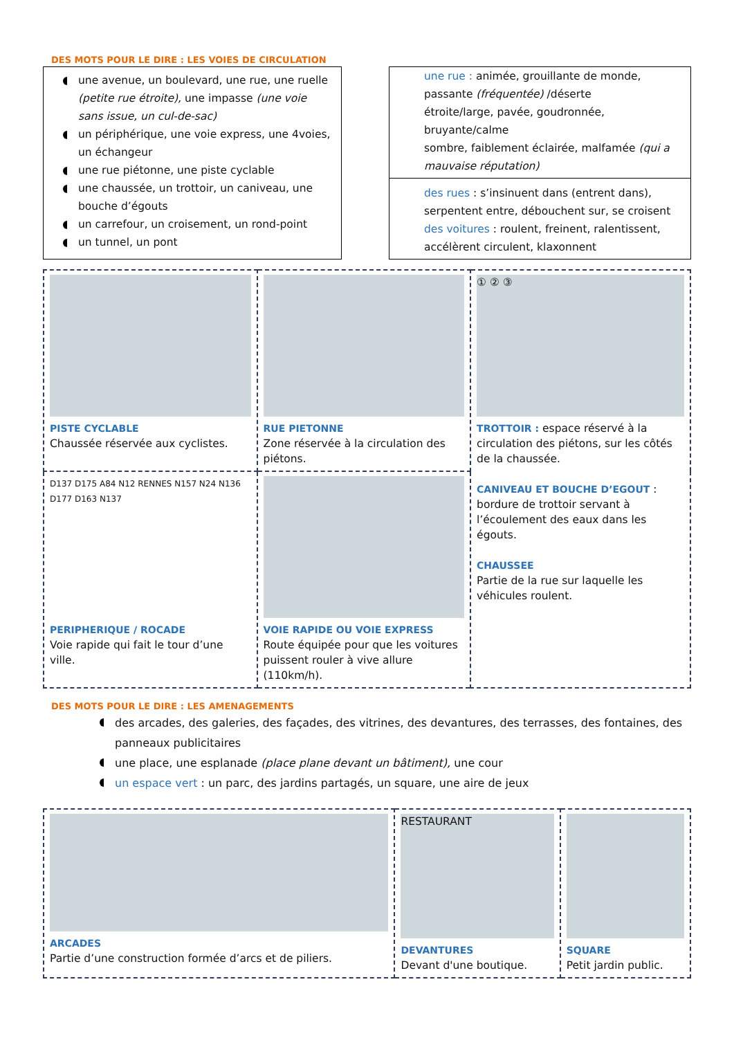DES MOTS POUR LE DIRE : LES VOIES DE CIRCULATION
une avenue, un boulevard, une rue, une ruelle (petite rue étroite), une impasse (une voie sans issue, un cul-de-sac)
un périphérique, une voie express, une 4voies, un échangeur
une rue piétonne, une piste cyclable
une chaussée, un trottoir, un caniveau, une bouche d’égouts
un carrefour, un croisement, un rond-point
un tunnel, un pont
une rue : animée, grouillante de monde, passante (fréquentée) /déserte
étroite/large, pavée, goudronnée,
bruyante/calme
sombre, faiblement éclairée, malfamée (qui a mauvaise réputation)
des rues : s’insinuent dans (entrent dans), serpentent entre, débouchent sur, se croisent des voitures : roulent, freinent, ralentissent, accélèrent circulent, klaxonnent
| PISTE CYCLABLE Chaussée réservée aux cyclistes. | RUE PIETONNE Zone réservée à la circulation des piétons. | ① ② ③ TROTTOIR : espace réservé à la circulation des piétons, sur les côtés de la chaussée. CANIVEAU ET BOUCHE D’EGOUT : bordure de trottoir servant à l’écoulement des eaux dans les égouts. CHAUSSEE Partie de la rue sur laquelle les véhicules roulent. |
| D137 D175 A84 N12 RENNES N157 N24 N136 D177 D163 N137 PERIPHERIQUE / ROCADE Voie rapide qui fait le tour d’une ville. | VOIE RAPIDE OU VOIE EXPRESS Route équipée pour que les voitures puissent rouler à vive allure (110km/h). | |
DES MOTS POUR LE DIRE : LES AMENAGEMENTS
des arcades, des galeries, des façades, des vitrines, des devantures, des terrasses, des fontaines, des panneaux publicitaires
une place, une esplanade (place plane devant un bâtiment), une cour
un espace vert : un parc, des jardins partagés, un square, une aire de jeux
| ARCADES Partie d’une construction formée d’arcs et de piliers. | RESTAURANT DEVANTURES Devant d'une boutique. | SQUARE Petit jardin public. |